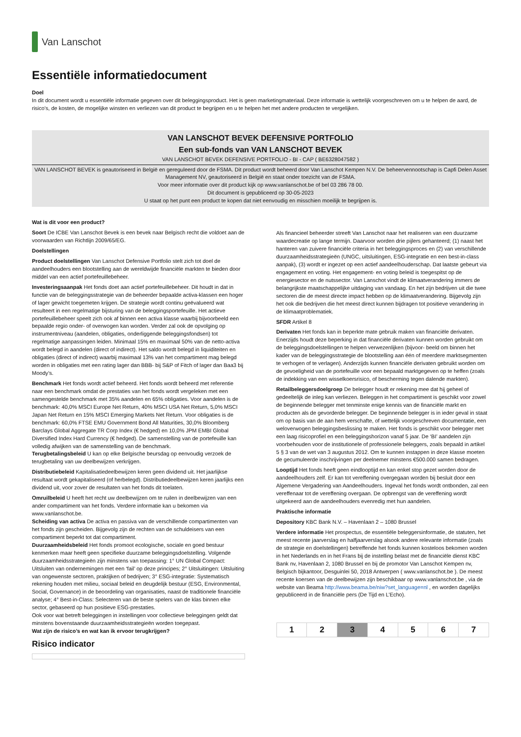Van Lanschot
Essentiële informatiedocument
Doel
In dit document wordt u essentiële informatie gegeven over dit beleggingsproduct. Het is geen marketingmateriaal. Deze informatie is wettelijk voorgeschreven om u te helpen de aard, de risico's, de kosten, de mogelijke winsten en verliezen van dit product te begrijpen en u te helpen het met andere producten te vergelijken.
VAN LANSCHOT BEVEK DEFENSIVE PORTFOLIO
Een sub-fonds van VAN LANSCHOT BEVEK
VAN LANSCHOT BEVEK DEFENSIVE PORTFOLIO - BI - CAP ( BE6328047582 )
VAN LANSCHOT BEVEK is geautoriseerd in België en gereguleerd door de FSMA. Dit product wordt beheerd door Van Lanschot Kempen N.V. De beheervennootschap is Capfi Delen Asset Management NV, geautoriseerd in België en staat onder toezicht van de FSMA.
Voor meer informatie over dit product kijk op www.vanlanschot.be of bel 03 286 78 00.
Dit document is gepubliceerd op 30-05-2023
U staat op het punt een product te kopen dat niet eenvoudig en misschien moeilijk te begrijpen is.
Wat is dit voor een product?
Soort De ICBE Van Lanschot Bevek is een bevek naar Belgisch recht die voldoet aan de voorwaarden van Richtlijn 2009/65/EG.
Doelstellingen
Product doelstellingen Van Lanschot Defensive Portfolio stelt zich tot doel de aandeelhouders een blootstelling aan de wereldwijde financiële markten te bieden door middel van een actief portefeuillebeheer.
Investeringsaanpak Het fonds doet aan actief portefeuillebeheer. Dit houdt in dat in functie van de beleggingsstrategie van de beheerder bepaalde activa-klassen een hoger of lager gewicht toegemeten krijgen. De strategie wordt continu geëvalueerd wat resulteert in een regelmatige bijsturing van de beleggingsportefeuille. Het actieve portefeuillebeheer speelt zich ook af binnen een activa klasse waarbij bijvoorbeeld een bepaalde regio onder- of overwogen kan worden. Verder zal ook de opvolging op instrumentniveau (aandelen, obligaties, onderliggende beleggingsfondsen) tot regelmatige aanpassingen leiden. Minimaal 15% en maximaal 50% van de netto-activa wordt belegd in aandelen (direct of indirect). Het saldo wordt belegd in liquiditeiten en obligaties (direct of indirect) waarbij maximaal 13% van het compartiment mag belegd worden in obligaties met een rating lager dan BBB- bij S&P of Fitch of lager dan Baa3 bij Moody’s.
Benchmark Het fonds wordt actief beheerd. Het fonds wordt beheerd met referentie naar een benchmark omdat de prestaties van het fonds wordt vergeleken met een samengestelde benchmark met 35% aandelen en 65% obligaties. Voor aandelen is de benchmark: 40,0% MSCI Europe Net Return, 40% MSCI USA Net Return, 5,0% MSCI Japan Net Return en 15% MSCI Emerging Markets Net Return. Voor obligaties is de benchmark: 60,0% FTSE EMU Government Bond All Maturities, 30,0% Bloomberg Barclays Global Aggregate TR Corp Index (€ hedged) en 10,0% JPM EMBI Global Diversified Index Hard Currency (€ hedged). De samenstelling van de portefeuille kan volledig afwijken van de samenstelling van de benchmark.
Terugbetalingsbeleid U kan op elke Belgische beursdag op eenvoudig verzoek de terugbetaling van uw deelbewijzen verkrijgen.
Distributiebeleid Kapitalisatiedeelbewijzen keren geen dividend uit. Het jaarlijkse resultaat wordt gekapitaliseerd (of herbelegd). Distributiedeelbewijzen keren jaarlijks een dividend uit, voor zover de resultaten van het fonds dit toelaten.
Omruilbeleid U heeft het recht uw deelbewijzen om te ruilen in deelbewijzen van een ander compartiment van het fonds. Verdere informatie kan u bekomen via www.vanlanschot.be.
Scheiding van activa De activa en passiva van de verschillende compartimenten van het fonds zijn gescheiden. Bijgevolg zijn de rechten van de schuldeisers van een compartiment beperkt tot dat compartiment.
Duurzaamheidsbeleid Het fonds promoot ecologische, sociale en goed bestuur kenmerken maar heeft geen specifieke duurzame beleggingsdoelstelling. Volgende duurzaamheidsstrategieën zijn minstens van toepassing: 1° UN Global Compact: Uitsluiten van ondernemingen met een ‘fail’ op deze principes; 2° Uitsluitingen: Uitsluiting van ongewenste sectoren, praktijken of bedrijven; 3° ESG-integratie: Systematisch rekening houden met milieu, sociaal beleid en deugdelijk bestuur (ESG, Environmental, Social, Governance) in de beoordeling van organisaties, naast de traditionele financiële analyse; 4° Best-in-Class: Selecteren van de beste spelers van de klas binnen elke sector, gebaseerd op hun positieve ESG-prestaties.
Ook voor wat betreft beleggingen in instellingen voor collectieve beleggingen geldt dat minstens bovenstaande duurzaamheidsstrategieën worden toegepast.
Wat zijn de risico’s en wat kan ik ervoor terugkrijgen?
Risico indicator
Als financieel beheerder streeft Van Lanschot naar het realiseren van een duurzame waardecreatie op lange termijn. Daarvoor worden drie pijlers gehanteerd; (1) naast het hanteren van zuivere financiële criteria in het beleggingsproces en (2) van verschillende duurzaamheidsstrategieën (UNGC, uitsluitingen, ESG-integratie en een best-in-class aanpak), (3) wordt er ingezet op een actief aandeelhouderschap. Dat laatste gebeurt via engagement en voting. Het engagement- en voting beleid is toegespitst op de energiesector en de nutssector. Van Lanschot vindt de klimaatverandering immers de belangrijkste maatschappelijke uitdaging van vandaag. En het zijn bedrijven uit die twee sectoren die de meest directe impact hebben op de klimaatverandering. Bijgevolg zijn het ook die bedrijven die het meest direct kunnen bijdragen tot positieve verandering in de klimaatproblematiek.
SFDR Artikel 8
Derivaten Het fonds kan in beperkte mate gebruik maken van financiële derivaten. Enerzijds houdt deze beperking in dat financiële derivaten kunnen worden gebruikt om de beleggingsdoelstellingen te helpen verwezenlijken (bijvoor- beeld om binnen het kader van de beleggingsstrategie de blootstelling aan één of meerdere marktsegmenten te verhogen of te verlagen). Anderzijds kunnen financiële derivaten gebruikt worden om de gevoeligheid van de portefeuille voor een bepaald marktgegeven op te heffen (zoals de indekking van een wisselkoersrisico, of bescherming tegen dalende markten).
Retailbeleggersdoelgroep De belegger houdt er rekening mee dat hij geheel of gedeeltelijk de inleg kan verliezen. Beleggen in het compartiment is geschikt voor zowel de beginnende belegger met tenminste enige kennis van de financiële markt en producten als de gevorderde belegger. De beginnende belegger is in ieder geval in staat om op basis van de aan hem verschafte, of wettelijk voorgeschreven documentatie, een weloverwogen beleggingsbeslissing te maken. Het fonds is geschikt voor belegger met een laag risicoprofiel en een beleggingshorizon vanaf 5 jaar. De ‘BI’ aandelen zijn voorbehouden voor de institutionele of professionele beleggers, zoals bepaald in artikel 5 § 3 van de wet van 3 augustus 2012. Om te kunnen instappen in deze klasse moeten de gecumuleerde inschrijvingen per deelnemer minstens €500.000 samen bedragen.
Looptijd Het fonds heeft geen eindlooptijd en kan enkel stop gezet worden door de aandeelhouders zelf. Er kan tot vereffening overgegaan worden bij besluit door een Algemene Vergadering van Aandeelhouders. Ingeval het fonds wordt ontbonden, zal een vereffenaar tot de vereffening overgaan. De opbrengst van de vereffening wordt uitgekeerd aan de aandeelhouders evenredig met hun aandelen.
Praktische informatie
Depository KBC Bank N.V. – Havenlaan 2 – 1080 Brussel
Verdere informatie Het prospectus, de essentiële beleggersinformatie, de statuten, het meest recente jaarverslag en halfjaarverslag alsook andere relevante informatie (zoals de strategie en doelstellingen) betreffende het fonds kunnen kosteloos bekomen worden in het Nederlands en in het Frans bij de instelling belast met de financiële dienst KBC Bank nv, Havenlaan 2, 1080 Brussel en bij de promotor Van Lanschot Kempen nv, Belgisch bijkantoor, Desguinlei 50, 2018 Antwerpen ( www.vanlanschot.be ). De meest recente koersen van de deelbewijzen zijn beschikbaar op www.vanlanschot.be , via de website van Beama http://www.beama.be/niw?set_language=nl , en worden dagelijks gepubliceerd in de financiële pers (De Tijd en L’Echo).
| 1 | 2 | 3 | 4 | 5 | 6 | 7 |